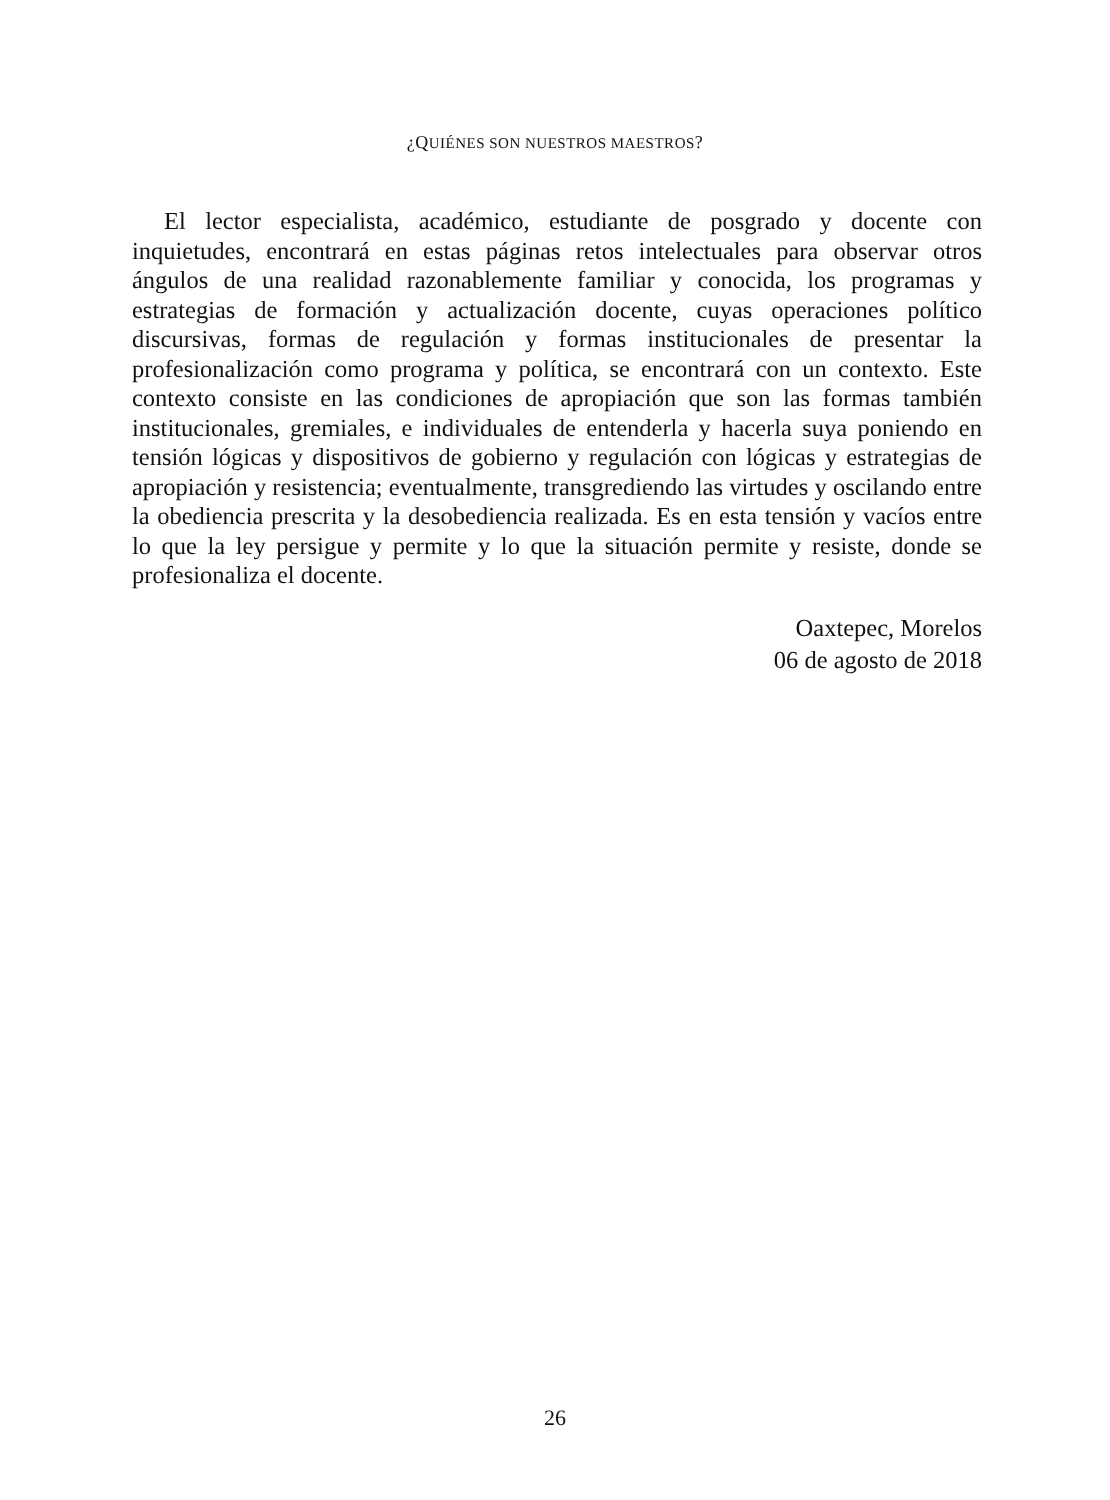¿QUIÉNES SON NUESTROS MAESTROS?
El lector especialista, académico, estudiante de posgrado y docente con inquietudes, encontrará en estas páginas retos intelectuales para observar otros ángulos de una realidad razonablemente familiar y conocida, los programas y estrategias de formación y actualización docente, cuyas operaciones político discursivas, formas de regulación y formas institucionales de presentar la profesionalización como programa y política, se encontrará con un contexto. Este contexto consiste en las condiciones de apropiación que son las formas también institucionales, gremiales, e individuales de entenderla y hacerla suya poniendo en tensión lógicas y dispositivos de gobierno y regulación con lógicas y estrategias de apropiación y resistencia; eventualmente, transgrediendo las virtudes y oscilando entre la obediencia prescrita y la desobediencia realizada. Es en esta tensión y vacíos entre lo que la ley persigue y permite y lo que la situación permite y resiste, donde se profesionaliza el docente.
Oaxtepec, Morelos
06 de agosto de 2018
26